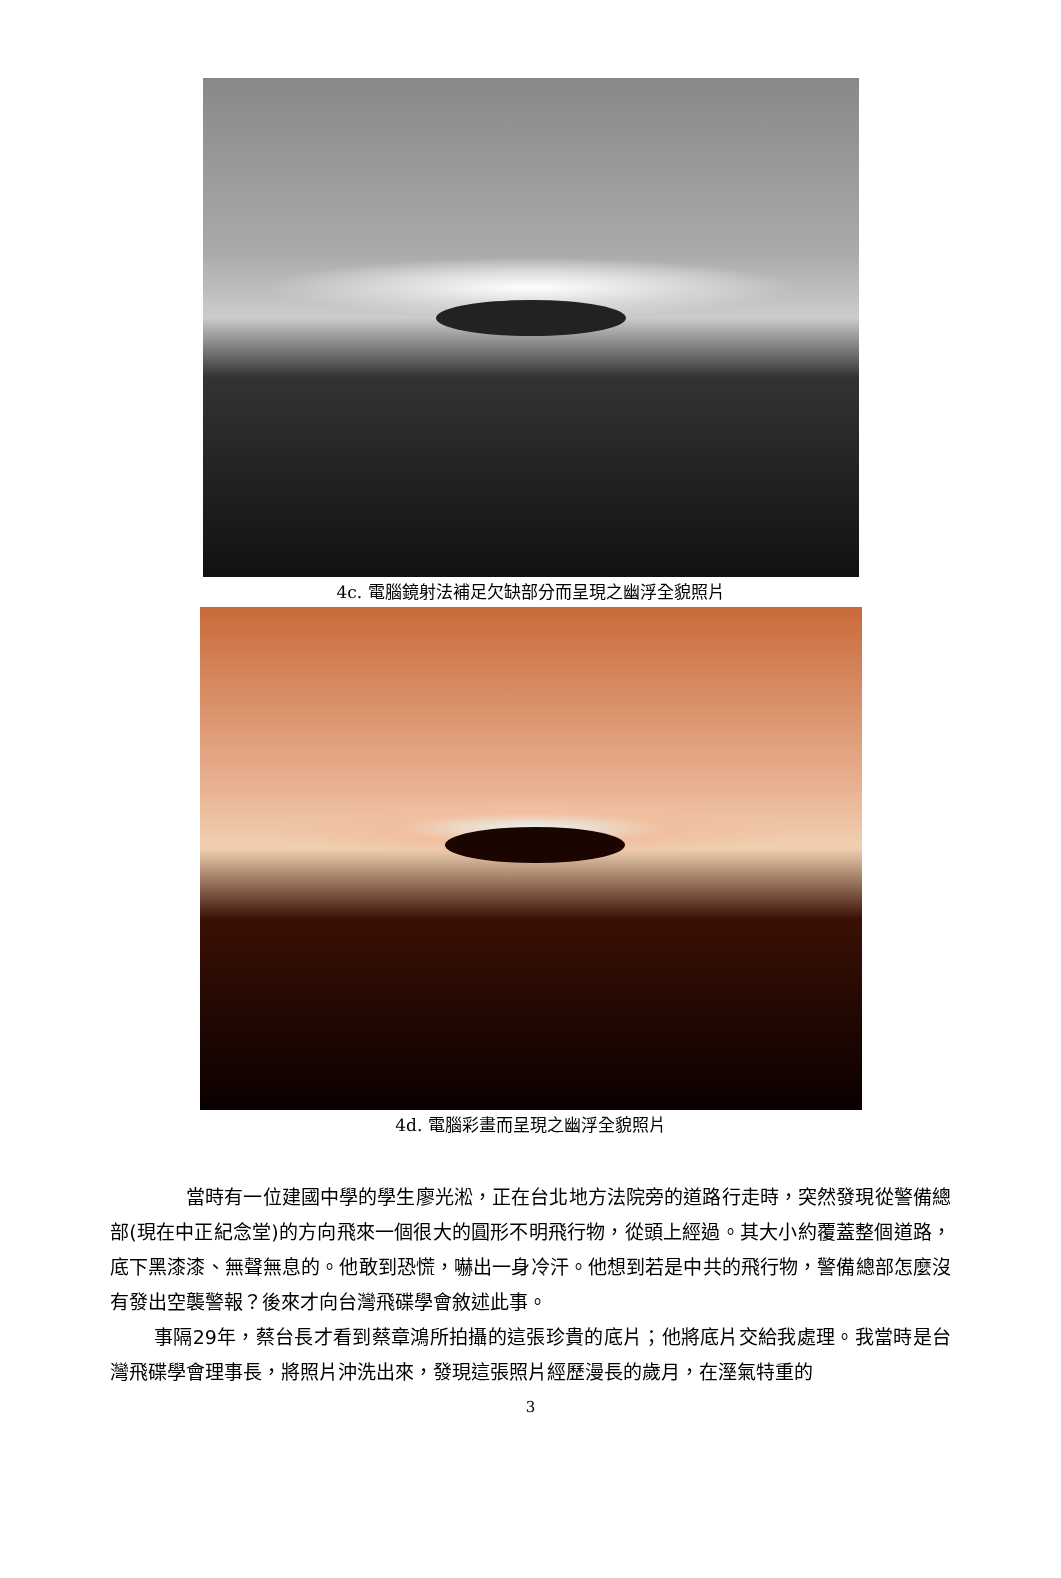4c. 電腦鏡射法補足欠缺部分而呈現之幽浮全貌照片
4d. 電腦彩畫而呈現之幽浮全貌照片
當時有一位建國中學的學生廖光淞，正在台北地方法院旁的道路行走時，突然發現從警備總部(現在中正紀念堂)的方向飛來一個很大的圓形不明飛行物，從頭上經過。其大小約覆蓋整個道路，底下黑漆漆、無聲無息的。他敢到恐慌，嚇出一身冷汗。他想到若是中共的飛行物，警備總部怎麼沒有發出空襲警報？後來才向台灣飛碟學會敘述此事。
事隔29年，蔡台長才看到蔡章鴻所拍攝的這張珍貴的底片；他將底片交給我處理。我當時是台灣飛碟學會理事長，將照片沖洗出來，發現這張照片經歷漫長的歲月，在溼氣特重的
3